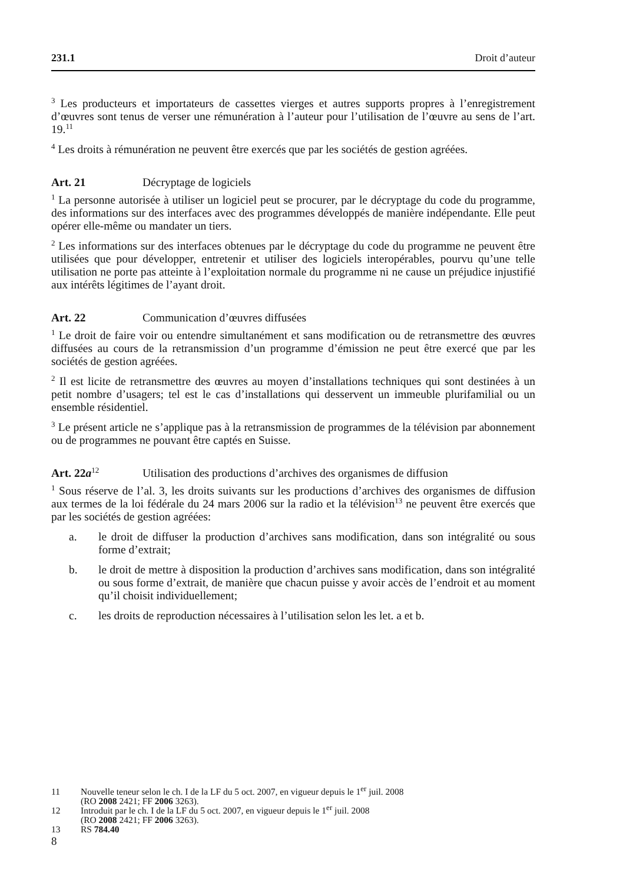231.1 Droit d’auteur
<sup>3</sup> Les producteurs et importateurs de cassettes vierges et autres supports propres à l’enregistrement d’œuvres sont tenus de verser une rémunération à l’auteur pour l’utilisation de l’œuvre au sens de l’art. 19.<sup>11</sup>
<sup>4</sup> Les droits à rémunération ne peuvent être exercés que par les sociétés de gestion agréées.
Art. 21 Décryptage de logiciels
<sup>1</sup> La personne autorisée à utiliser un logiciel peut se procurer, par le décryptage du code du programme, des informations sur des interfaces avec des programmes développés de manière indépendante. Elle peut opérer elle-même ou mandater un tiers.
<sup>2</sup> Les informations sur des interfaces obtenues par le décryptage du code du programme ne peuvent être utilisées que pour développer, entretenir et utiliser des logiciels interopérables, pourvu qu’une telle utilisation ne porte pas atteinte à l’exploitation normale du programme ni ne cause un préjudice injustifié aux intérêts légitimes de l’ayant droit.
Art. 22 Communication d’œuvres diffusées
<sup>1</sup> Le droit de faire voir ou entendre simultanément et sans modification ou de retransmettre des œuvres diffusées au cours de la retransmission d’un programme d’émission ne peut être exercé que par les sociétés de gestion agréées.
<sup>2</sup> Il est licite de retransmettre des œuvres au moyen d’installations techniques qui sont destinées à un petit nombre d’usagers; tel est le cas d’installations qui desservent un immeuble plurifamilial ou un ensemble résidentiel.
<sup>3</sup> Le présent article ne s’applique pas à la retransmission de programmes de la télévision par abonnement ou de programmes ne pouvant être captés en Suisse.
Art. 22a<sup>12</sup> Utilisation des productions d’archives des organismes de diffusion
<sup>1</sup> Sous réserve de l’al. 3, les droits suivants sur les productions d’archives des organismes de diffusion aux termes de la loi fédérale du 24 mars 2006 sur la radio et la télévision<sup>13</sup> ne peuvent être exercés que par les sociétés de gestion agréées:
a. le droit de diffuser la production d’archives sans modification, dans son intégralité ou sous forme d’extrait;
b. le droit de mettre à disposition la production d’archives sans modification, dans son intégralité ou sous forme d’extrait, de manière que chacun puisse y avoir accès de l’endroit et au moment qu’il choisit individuellement;
c. les droits de reproduction nécessaires à l’utilisation selon les let. a et b.
11 Nouvelle teneur selon le ch. I de la LF du 5 oct. 2007, en vigueur depuis le 1<sup>er</sup> juil. 2008
(RO 2008 2421; FF 2006 3263).
12 Introduit par le ch. I de la LF du 5 oct. 2007, en vigueur depuis le 1<sup>er</sup> juil. 2008
(RO 2008 2421; FF 2006 3263).
13 RS 784.40
8